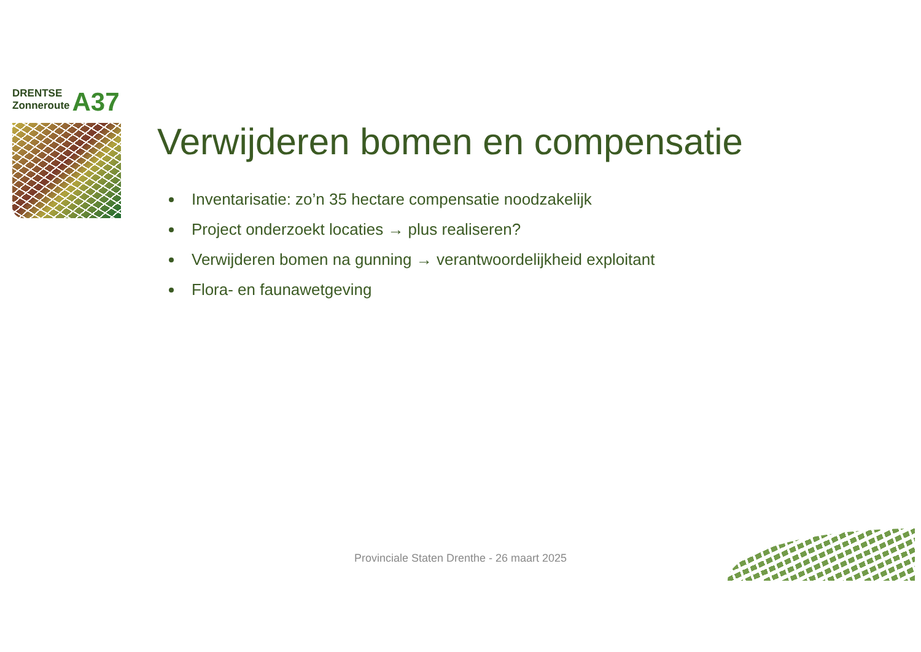DRENTSE
Zonneroute A37
Verwijderen bomen en compensatie
Inventarisatie: zo’n 35 hectare compensatie noodzakelijk
Project onderzoekt locaties → plus realiseren?
Verwijderen bomen na gunning → verantwoordelijkheid exploitant
Flora- en faunawetgeving
Provinciale Staten Drenthe - 26 maart 2025